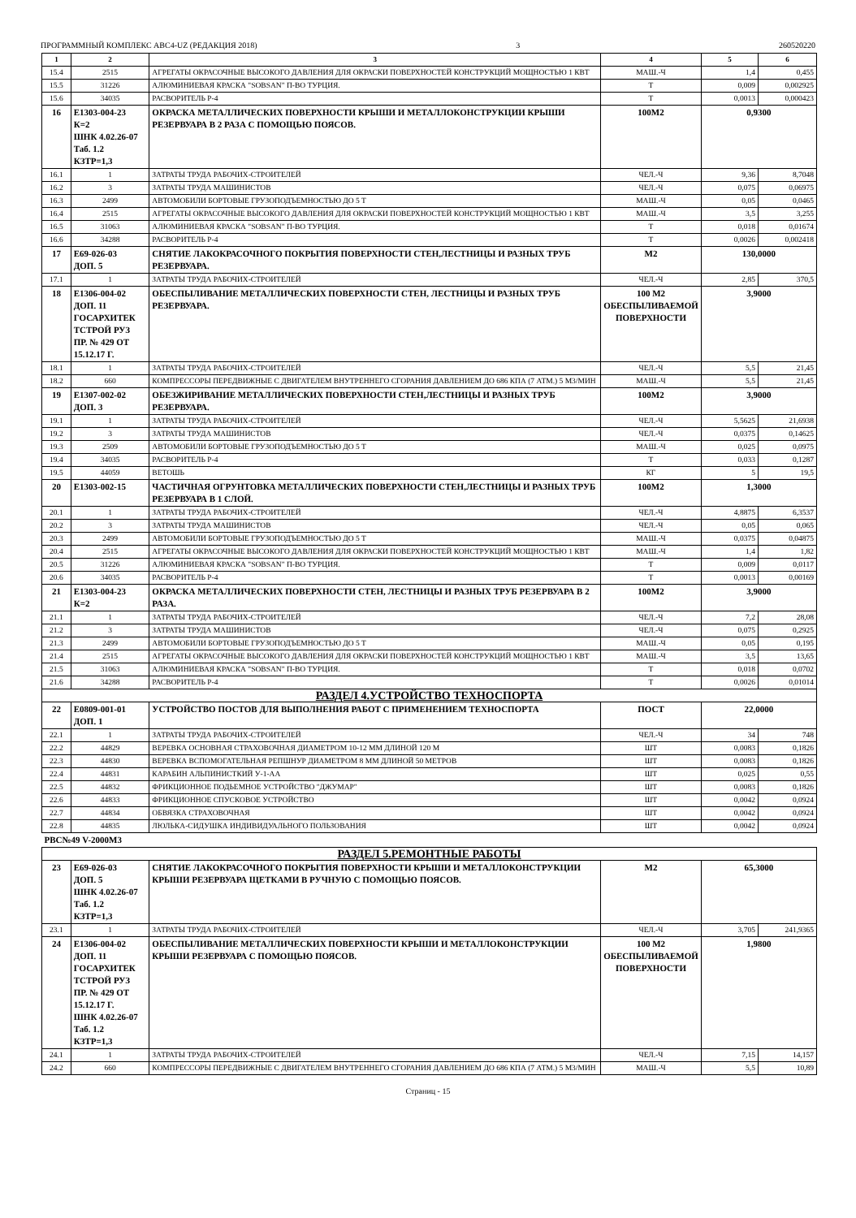ПРОГРАММНЫЙ КОМПЛЕКС АВС4-UZ (РЕДАКЦИЯ 2018) 3 260520220
| 1 | 2 | 3 | 4 | 5 | 6 |
| --- | --- | --- | --- | --- | --- |
| 15.4 | 2515 | АГРЕГАТЫ ОКРАСОЧНЫЕ ВЫСОКОГО ДАВЛЕНИЯ ДЛЯ ОКРАСКИ ПОВЕРХНОСТЕЙ КОНСТРУКЦИЙ МОЩНОСТЬЮ 1 КВТ | МАШ.-Ч | 1,4 | 0,455 |
| 15.5 | 31226 | АЛЮМИНИЕВАЯ КРАСКА "SOBSAN" П-ВО ТУРЦИЯ. | Т | 0,009 | 0,002925 |
| 15.6 | 34035 | РАСВОРИТЕЛЬ Р-4 | Т | 0,0013 | 0,000423 |
| 16 | Е1303-004-23 К=2 ШНК 4.02.26-07 Таб. 1.2 КЗТР=1,3 | ОКРАСКА МЕТАЛЛИЧЕСКИХ ПОВЕРХНОСТИ КРЫШИ И МЕТАЛЛОКОНСТРУКЦИИ КРЫШИ РЕЗЕРВУАРА В 2 РАЗА С ПОМОЩЬЮ ПОЯСОВ. | 100М2 | 0,9300 | |
| 16.1 | 1 | ЗАТРАТЫ ТРУДА РАБОЧИХ-СТРОИТЕЛЕЙ | ЧЕЛ.-Ч | 9,36 | 8,7048 |
| 16.2 | 3 | ЗАТРАТЫ ТРУДА МАШИНИСТОВ | ЧЕЛ.-Ч | 0,075 | 0,06975 |
| 16.3 | 2499 | АВТОМОБИЛИ БОРТОВЫЕ ГРУЗОПОДЪЕМНОСТЬЮ ДО 5 Т | МАШ.-Ч | 0,05 | 0,0465 |
| 16.4 | 2515 | АГРЕГАТЫ ОКРАСОЧНЫЕ ВЫСОКОГО ДАВЛЕНИЯ ДЛЯ ОКРАСКИ ПОВЕРХНОСТЕЙ КОНСТРУКЦИЙ МОЩНОСТЬЮ 1 КВТ | МАШ.-Ч | 3,5 | 3,255 |
| 16.5 | 31063 | АЛЮМИНИЕВАЯ КРАСКА "SOBSAN" П-ВО ТУРЦИЯ. | Т | 0,018 | 0,01674 |
| 16.6 | 34288 | РАСВОРИТЕЛЬ Р-4 | Т | 0,0026 | 0,002418 |
| 17 | Е69-026-03 ДОП. 5 | СНЯТИЕ ЛАКОКРАСОЧНОГО ПОКРЫТИЯ ПОВЕРХНОСТИ СТЕН,ЛЕСТНИЦЫ И РАЗНЫХ ТРУБ РЕЗЕРВУАРА. | М2 | 130,0000 | |
| 17.1 | 1 | ЗАТРАТЫ ТРУДА РАБОЧИХ-СТРОИТЕЛЕЙ | ЧЕЛ.-Ч | 2,85 | 370,5 |
| 18 | Е1306-004-02 ДОП. 11 ГОСАРХИТЕК ТСТРОЙ РУЗ ПР. № 429 ОТ 15.12.17 Г. | ОБЕСПЫЛИВАНИЕ МЕТАЛЛИЧЕСКИХ ПОВЕРХНОСТИ СТЕН, ЛЕСТНИЦЫ И РАЗНЫХ ТРУБ РЕЗЕРВУАРА. | 100 М2 ОБЕСПЫЛИВАЕМОЙ ПОВЕРХНОСТИ | 3,9000 | |
| 18.1 | 1 | ЗАТРАТЫ ТРУДА РАБОЧИХ-СТРОИТЕЛЕЙ | ЧЕЛ.-Ч | 5,5 | 21,45 |
| 18.2 | 660 | КОМПРЕССОРЫ ПЕРЕДВИЖНЫЕ С ДВИГАТЕЛЕМ ВНУТРЕННЕГО СГОРАНИЯ ДАВЛЕНИЕМ ДО 686 КПА (7 АТМ.) 5 М3/МИН | МАШ.-Ч | 5,5 | 21,45 |
| 19 | Е1307-002-02 ДОП. 3 | ОБЕЗЖИРИВАНИЕ МЕТАЛЛИЧЕСКИХ ПОВЕРХНОСТИ СТЕН,ЛЕСТНИЦЫ И РАЗНЫХ ТРУБ РЕЗЕРВУАРА. | 100М2 | 3,9000 | |
| 19.1 | 1 | ЗАТРАТЫ ТРУДА РАБОЧИХ-СТРОИТЕЛЕЙ | ЧЕЛ.-Ч | 5,5625 | 21,6938 |
| 19.2 | 3 | ЗАТРАТЫ ТРУДА МАШИНИСТОВ | ЧЕЛ.-Ч | 0,0375 | 0,14625 |
| 19.3 | 2509 | АВТОМОБИЛИ БОРТОВЫЕ ГРУЗОПОДЪЕМНОСТЬЮ ДО 5 Т | МАШ.-Ч | 0,025 | 0,0975 |
| 19.4 | 34035 | РАСВОРИТЕЛЬ Р-4 | Т | 0,033 | 0,1287 |
| 19.5 | 44059 | ВЕТОШЬ | КГ | 5 | 19,5 |
| 20 | Е1303-002-15 | ЧАСТИЧНАЯ ОГРУНТОВКА МЕТАЛЛИЧЕСКИХ ПОВЕРХНОСТИ СТЕН,ЛЕСТНИЦЫ И РАЗНЫХ ТРУБ РЕЗЕРВУАРА В 1 СЛОЙ. | 100М2 | 1,3000 | |
| 20.1 | 1 | ЗАТРАТЫ ТРУДА РАБОЧИХ-СТРОИТЕЛЕЙ | ЧЕЛ.-Ч | 4,8875 | 6,3537 |
| 20.2 | 3 | ЗАТРАТЫ ТРУДА МАШИНИСТОВ | ЧЕЛ.-Ч | 0,05 | 0,065 |
| 20.3 | 2499 | АВТОМОБИЛИ БОРТОВЫЕ ГРУЗОПОДЪЕМНОСТЬЮ ДО 5 Т | МАШ.-Ч | 0,0375 | 0,04875 |
| 20.4 | 2515 | АГРЕГАТЫ ОКРАСОЧНЫЕ ВЫСОКОГО ДАВЛЕНИЯ ДЛЯ ОКРАСКИ ПОВЕРХНОСТЕЙ КОНСТРУКЦИЙ МОЩНОСТЬЮ 1 КВТ | МАШ.-Ч | 1,4 | 1,82 |
| 20.5 | 31226 | АЛЮМИНИЕВАЯ КРАСКА "SOBSAN" П-ВО ТУРЦИЯ. | Т | 0,009 | 0,0117 |
| 20.6 | 34035 | РАСВОРИТЕЛЬ Р-4 | Т | 0,0013 | 0,00169 |
| 21 | Е1303-004-23 К=2 | ОКРАСКА МЕТАЛЛИЧЕСКИХ ПОВЕРХНОСТИ СТЕН, ЛЕСТНИЦЫ И РАЗНЫХ ТРУБ РЕЗЕРВУАРА В 2 РАЗА. | 100М2 | 3,9000 | |
| 21.1 | 1 | ЗАТРАТЫ ТРУДА РАБОЧИХ-СТРОИТЕЛЕЙ | ЧЕЛ.-Ч | 7,2 | 28,08 |
| 21.2 | 3 | ЗАТРАТЫ ТРУДА МАШИНИСТОВ | ЧЕЛ.-Ч | 0,075 | 0,2925 |
| 21.3 | 2499 | АВТОМОБИЛИ БОРТОВЫЕ ГРУЗОПОДЪЕМНОСТЬЮ ДО 5 Т | МАШ.-Ч | 0,05 | 0,195 |
| 21.4 | 2515 | АГРЕГАТЫ ОКРАСОЧНЫЕ ВЫСОКОГО ДАВЛЕНИЯ ДЛЯ ОКРАСКИ ПОВЕРХНОСТЕЙ КОНСТРУКЦИЙ МОЩНОСТЬЮ 1 КВТ | МАШ.-Ч | 3,5 | 13,65 |
| 21.5 | 31063 | АЛЮМИНИЕВАЯ КРАСКА "SOBSAN" П-ВО ТУРЦИЯ. | Т | 0,018 | 0,0702 |
| 21.6 | 34288 | РАСВОРИТЕЛЬ Р-4 | Т | 0,0026 | 0,01014 |
| РАЗДЕЛ 4.УСТРОЙСТВО ТЕХНОСПОРТА | | | | | |
| 22 | Е0809-001-01 ДОП. 1 | УСТРОЙСТВО ПОСТОВ ДЛЯ ВЫПОЛНЕНИЯ РАБОТ С ПРИМЕНЕНИЕМ ТЕХНОСПОРТА | ПОСТ | 22,0000 | |
| 22.1 | 1 | ЗАТРАТЫ ТРУДА РАБОЧИХ-СТРОИТЕЛЕЙ | ЧЕЛ.-Ч | 34 | 748 |
| 22.2 | 44829 | ВЕРЕВКА ОСНОВНАЯ СТРАХОВОЧНАЯ ДИАМЕТРОМ 10-12 ММ ДЛИНОЙ 120 М | ШТ | 0,0083 | 0,1826 |
| 22.3 | 44830 | ВЕРЕВКА ВСПОМОГАТЕЛЬНАЯ РЕПШНУР ДИАМЕТРОМ 8 ММ ДЛИНОЙ 50 МЕТРОВ | ШТ | 0,0083 | 0,1826 |
| 22.4 | 44831 | КАРАБИН АЛЬПИНИСТКИЙ У-1-АА | ШТ | 0,025 | 0,55 |
| 22.5 | 44832 | ФРИКЦИОННОЕ ПОДЬЕМНОЕ УСТРОЙСТВО "ДЖУМАР" | ШТ | 0,0083 | 0,1826 |
| 22.6 | 44833 | ФРИКЦИОННОЕ СПУСКОВОЕ УСТРОЙСТВО | ШТ | 0,0042 | 0,0924 |
| 22.7 | 44834 | ОБВЯЗКА СТРАХОВОЧНАЯ | ШТ | 0,0042 | 0,0924 |
| 22.8 | 44835 | ЛЮЛЬКА-СИДУШКА ИНДИВИДУАЛЬНОГО ПОЛЬЗОВАНИЯ | ШТ | 0,0042 | 0,0924 |
| РВС№49 V-2000М3 | | | | | |
| РАЗДЕЛ 5.РЕМОНТНЫЕ РАБОТЫ | | | | | |
| 23 | Е69-026-03 ДОП. 5 ШНК 4.02.26-07 Таб. 1.2 КЗТР=1,3 | СНЯТИЕ ЛАКОКРАСОЧНОГО ПОКРЫТИЯ ПОВЕРХНОСТИ КРЫШИ И МЕТАЛЛОКОНСТРУКЦИИ КРЫШИ РЕЗЕРВУАРА ЩЕТКАМИ В РУЧНУЮ С ПОМОЩЬЮ ПОЯСОВ. | М2 | 65,3000 | |
| 23.1 | 1 | ЗАТРАТЫ ТРУДА РАБОЧИХ-СТРОИТЕЛЕЙ | ЧЕЛ.-Ч | 3,705 | 241,9365 |
| 24 | Е1306-004-02 ДОП. 11 ГОСАРХИТЕК ТСТРОЙ РУЗ ПР. № 429 ОТ 15.12.17 Г. ШНК 4.02.26-07 Таб. 1.2 КЗТР=1,3 | ОБЕСПЫЛИВАНИЕ МЕТАЛЛИЧЕСКИХ ПОВЕРХНОСТИ КРЫШИ И МЕТАЛЛОКОНСТРУКЦИИ КРЫШИ РЕЗЕРВУАРА С ПОМОЩЬЮ ПОЯСОВ. | 100 М2 ОБЕСПЫЛИВАЕМОЙ ПОВЕРХНОСТИ | 1,9800 | |
| 24.1 | 1 | ЗАТРАТЫ ТРУДА РАБОЧИХ-СТРОИТЕЛЕЙ | ЧЕЛ.-Ч | 7,15 | 14,157 |
| 24.2 | 660 | КОМПРЕССОРЫ ПЕРЕДВИЖНЫЕ С ДВИГАТЕЛЕМ ВНУТРЕННЕГО СГОРАНИЯ ДАВЛЕНИЕМ ДО 686 КПА (7 АТМ.) 5 М3/МИН | МАШ.-Ч | 5,5 | 10,89 |
Страниц - 15